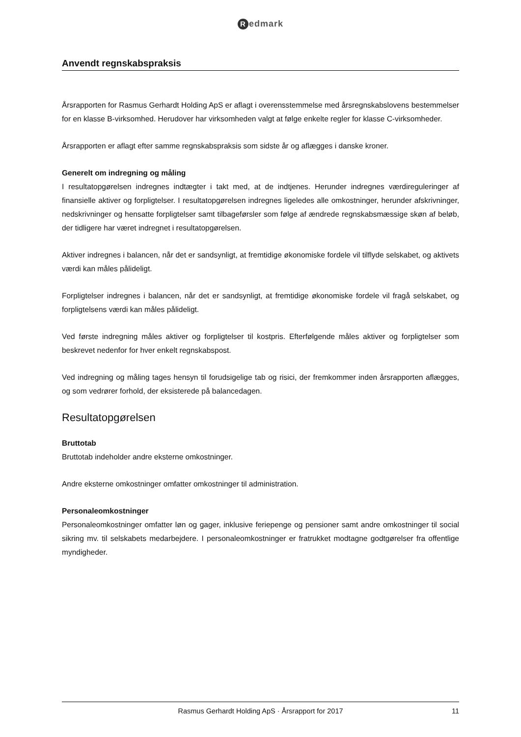Redmark
Anvendt regnskabspraksis
Årsrapporten for Rasmus Gerhardt Holding ApS er aflagt i overensstemmelse med årsregnskabslovens bestemmelser for en klasse B-virksomhed. Herudover har virksomheden valgt at følge enkelte regler for klasse C-virksomheder.
Årsrapporten er aflagt efter samme regnskabspraksis som sidste år og aflægges i danske kroner.
Generelt om indregning og måling
I resultatopgørelsen indregnes indtægter i takt med, at de indtjenes. Herunder indregnes værdireguleringer af finansielle aktiver og forpligtelser. I resultatopgørelsen indregnes ligeledes alle omkostninger, herunder afskrivninger, nedskrivninger og hensatte forpligtelser samt tilbageførsler som følge af ændrede regnskabsmæssige skøn af beløb, der tidligere har været indregnet i resultatopgørelsen.
Aktiver indregnes i balancen, når det er sandsynligt, at fremtidige økonomiske fordele vil tilflyde selskabet, og aktivets værdi kan måles pålideligt.
Forpligtelser indregnes i balancen, når det er sandsynligt, at fremtidige økonomiske fordele vil fragå selskabet, og forpligtelsens værdi kan måles pålideligt.
Ved første indregning måles aktiver og forpligtelser til kostpris. Efterfølgende måles aktiver og forpligtelser som beskrevet nedenfor for hver enkelt regnskabspost.
Ved indregning og måling tages hensyn til forudsigelige tab og risici, der fremkommer inden årsrapporten aflægges, og som vedrører forhold, der eksisterede på balancedagen.
Resultatopgørelsen
Bruttotab
Bruttotab indeholder andre eksterne omkostninger.
Andre eksterne omkostninger omfatter omkostninger til administration.
Personaleomkostninger
Personaleomkostninger omfatter løn og gager, inklusive feriepenge og pensioner samt andre omkostninger til social sikring mv. til selskabets medarbejdere. I personaleomkostninger er fratrukket modtagne godtgørelser fra offentlige myndigheder.
Rasmus Gerhardt Holding ApS · Årsrapport for 2017 11